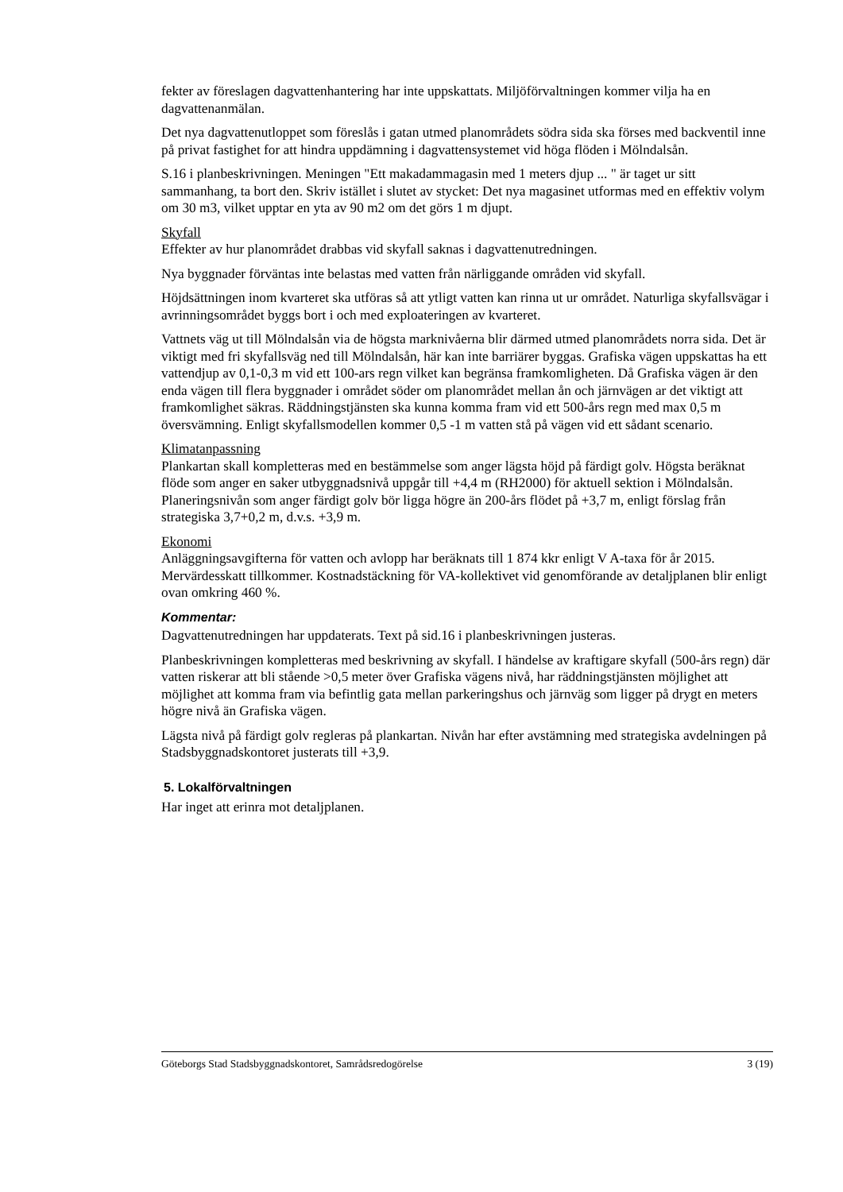fekter av föreslagen dagvattenhantering har inte uppskattats. Miljöförvaltningen kommer vilja ha en dagvattenanmälan.
Det nya dagvattenutloppet som föreslås i gatan utmed planområdets södra sida ska förses med backventil inne på privat fastighet for att hindra uppdämning i dagvattensystemet vid höga flöden i Mölndalsån.
S.16 i planbeskrivningen. Meningen "Ett makadammagasin med 1 meters djup ... " är taget ur sitt sammanhang, ta bort den. Skriv istället i slutet av stycket: Det nya magasinet utformas med en effektiv volym om 30 m3, vilket upptar en yta av 90 m2 om det görs 1 m djupt.
Skyfall
Effekter av hur planområdet drabbas vid skyfall saknas i dagvattenutredningen.
Nya byggnader förväntas inte belastas med vatten från närliggande områden vid skyfall.
Höjdsättningen inom kvarteret ska utföras så att ytligt vatten kan rinna ut ur området. Naturliga skyfallsvägar i avrinningsområdet byggs bort i och med exploateringen av kvarteret.
Vattnets väg ut till Mölndalsån via de högsta marknivåerna blir därmed utmed planområdets norra sida. Det är viktigt med fri skyfallsväg ned till Mölndalsån, här kan inte barriärer byggas. Grafiska vägen uppskattas ha ett vattendjup av 0,1-0,3 m vid ett 100-ars regn vilket kan begränsa framkomligheten. Då Grafiska vägen är den enda vägen till flera byggnader i området söder om planområdet mellan ån och järnvägen ar det viktigt att framkomlighet säkras. Räddningstjänsten ska kunna komma fram vid ett 500-års regn med max 0,5 m översvämning. Enligt skyfallsmodellen kommer 0,5 -1 m vatten stå på vägen vid ett sådant scenario.
Klimatanpassning
Plankartan skall kompletteras med en bestämmelse som anger lägsta höjd på färdigt golv. Högsta beräknat flöde som anger en saker utbyggnadsnivå uppgår till +4,4 m (RH2000) för aktuell sektion i Mölndalsån. Planeringsnivån som anger färdigt golv bör ligga högre än 200-års flödet på +3,7 m, enligt förslag från strategiska 3,7+0,2 m, d.v.s. +3,9 m.
Ekonomi
Anläggningsavgifterna för vatten och avlopp har beräknats till 1 874 kkr enligt V A-taxa för år 2015. Mervärdesskatt tillkommer. Kostnadstäckning för VA-kollektivet vid genomförande av detaljplanen blir enligt ovan omkring 460 %.
Kommentar:
Dagvattenutredningen har uppdaterats. Text på sid.16 i planbeskrivningen justeras.
Planbeskrivningen kompletteras med beskrivning av skyfall. I händelse av kraftigare skyfall (500-års regn) där vatten riskerar att bli stående >0,5 meter över Grafiska vägens nivå, har räddningstjänsten möjlighet att möjlighet att komma fram via befintlig gata mellan parkeringshus och järnväg som ligger på drygt en meters högre nivå än Grafiska vägen.
Lägsta nivå på färdigt golv regleras på plankartan. Nivån har efter avstämning med strategiska avdelningen på Stadsbyggnadskontoret justerats till +3,9.
5. Lokalförvaltningen
Har inget att erinra mot detaljplanen.
Göteborgs Stad Stadsbyggnadskontoret, Samrådsredogörelse 3 (19)